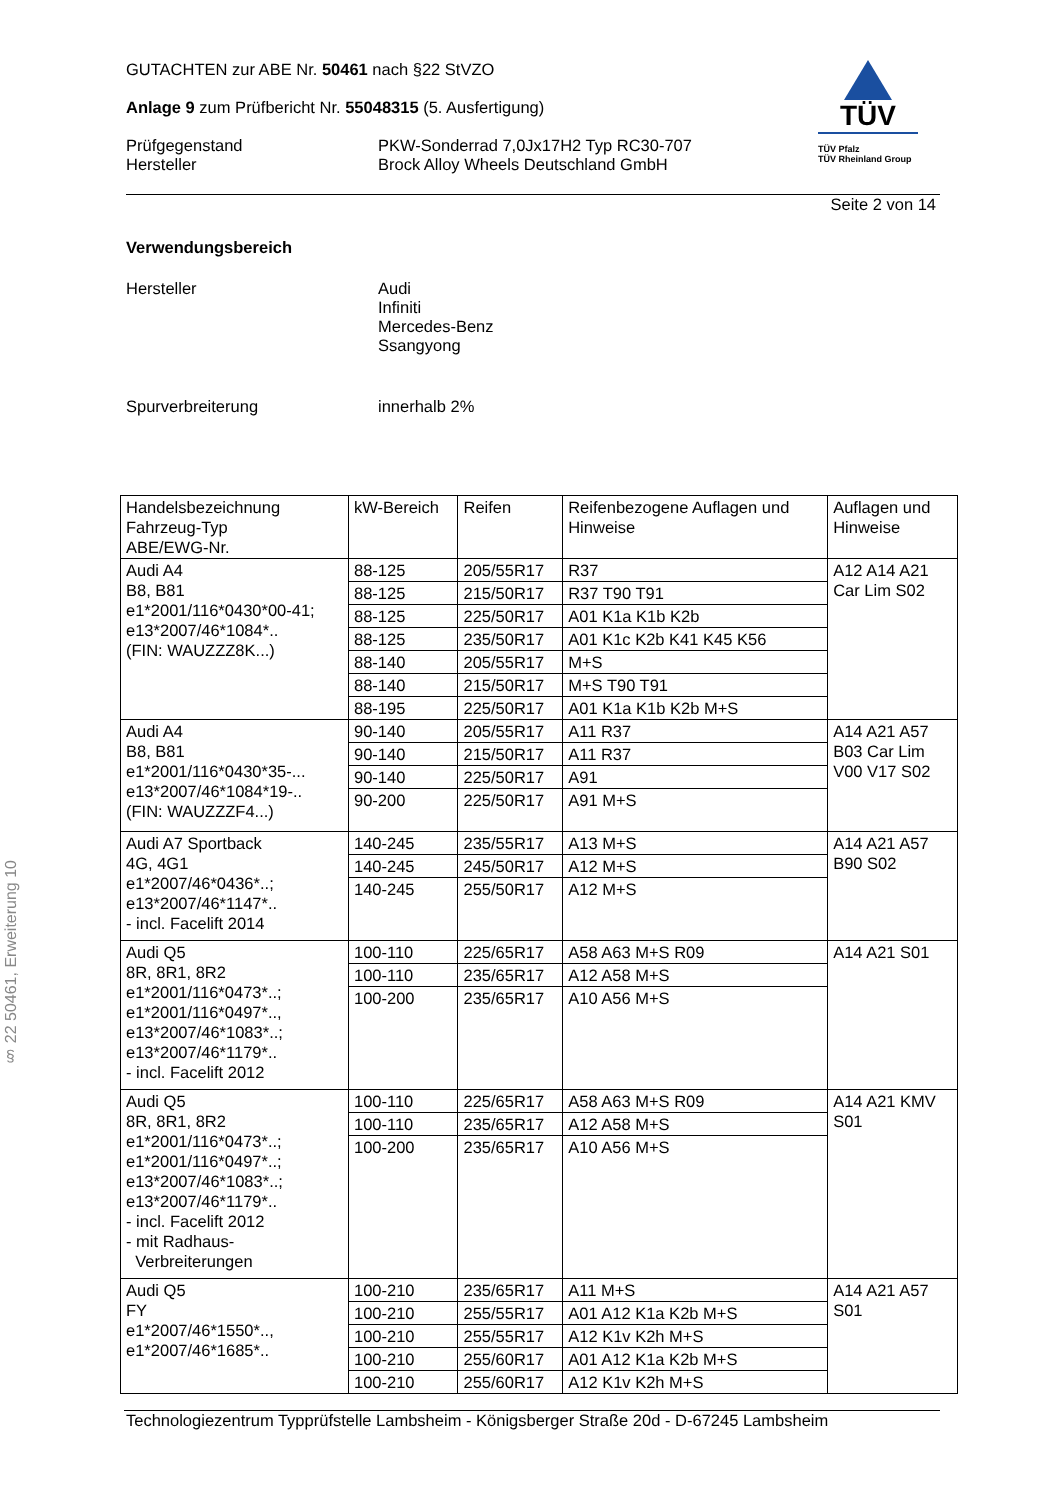GUTACHTEN zur ABE Nr. 50461 nach §22 StVZO
Anlage 9 zum Prüfbericht Nr. 55048315 (5. Ausfertigung)
Prüfgegenstand
Hersteller PKW-Sonderrad 7,0Jx17H2 Typ RC30-707
Brock Alloy Wheels Deutschland GmbH
TÜV
TÜV Pfalz
TÜV Rheinland Group
Seite 2 von 14
Verwendungsbereich
Hersteller Audi
Infiniti
Mercedes-Benz
Ssangyong
Spurverbreiterung innerhalb 2%
§ 22 50461, Erweiterung 10
| Handelsbezeichnung Fahrzeug-Typ ABE/EWG-Nr. | kW-Bereich | Reifen | Reifenbezogene Auflagen und Hinweise | Auflagen und Hinweise |
| --- | --- | --- | --- | --- |
| Audi A4 B8, B81 e1*2001/116*0430*00-41; e13*2007/46*1084*.. (FIN: WAUZZZ8K...) | 88-125 | 205/55R17 | R37 | A12 A14 A21 Car Lim S02 |
| | 88-125 | 215/50R17 | R37 T90 T91 | |
| | 88-125 | 225/50R17 | A01 K1a K1b K2b | |
| | 88-125 | 235/50R17 | A01 K1c K2b K41 K45 K56 | |
| | 88-140 | 205/55R17 | M+S | |
| | 88-140 | 215/50R17 | M+S T90 T91 | |
| | 88-195 | 225/50R17 | A01 K1a K1b K2b M+S | |
| Audi A4 B8, B81 e1*2001/116*0430*35-... e13*2007/46*1084*19-.. (FIN: WAUZZZF4...) | 90-140 | 205/55R17 | A11 R37 | A14 A21 A57 B03 Car Lim V00 V17 S02 |
| | 90-140 | 215/50R17 | A11 R37 | |
| | 90-140 | 225/50R17 | A91 | |
| | 90-200 | 225/50R17 | A91 M+S | |
| Audi A7 Sportback 4G, 4G1 e1*2007/46*0436*..; e13*2007/46*1147*.. - incl. Facelift 2014 | 140-245 | 235/55R17 | A13 M+S | A14 A21 A57 B90 S02 |
| | 140-245 | 245/50R17 | A12 M+S | |
| | 140-245 | 255/50R17 | A12 M+S | |
| Audi Q5 8R, 8R1, 8R2 e1*2001/116*0473*..; e1*2001/116*0497*.., e13*2007/46*1083*..; e13*2007/46*1179*.. - incl. Facelift 2012 | 100-110 | 225/65R17 | A58 A63 M+S R09 | A14 A21 S01 |
| | 100-110 | 235/65R17 | A12 A58 M+S | |
| | 100-200 | 235/65R17 | A10 A56 M+S | |
| Audi Q5 8R, 8R1, 8R2 e1*2001/116*0473*..; e1*2001/116*0497*..; e13*2007/46*1083*..; e13*2007/46*1179*.. - incl. Facelift 2012 - mit Radhaus- Verbreiterungen | 100-110 | 225/65R17 | A58 A63 M+S R09 | A14 A21 KMV S01 |
| | 100-110 | 235/65R17 | A12 A58 M+S | |
| | 100-200 | 235/65R17 | A10 A56 M+S | |
| Audi Q5 FY e1*2007/46*1550*.., e1*2007/46*1685*.. | 100-210 | 235/65R17 | A11 M+S | A14 A21 A57 S01 |
| | 100-210 | 255/55R17 | A01 A12 K1a K2b M+S | |
| | 100-210 | 255/55R17 | A12 K1v K2h M+S | |
| | 100-210 | 255/60R17 | A01 A12 K1a K2b M+S | |
| | 100-210 | 255/60R17 | A12 K1v K2h M+S | |
Technologiezentrum Typprüfstelle Lambsheim - Königsberger Straße 20d - D-67245 Lambsheim